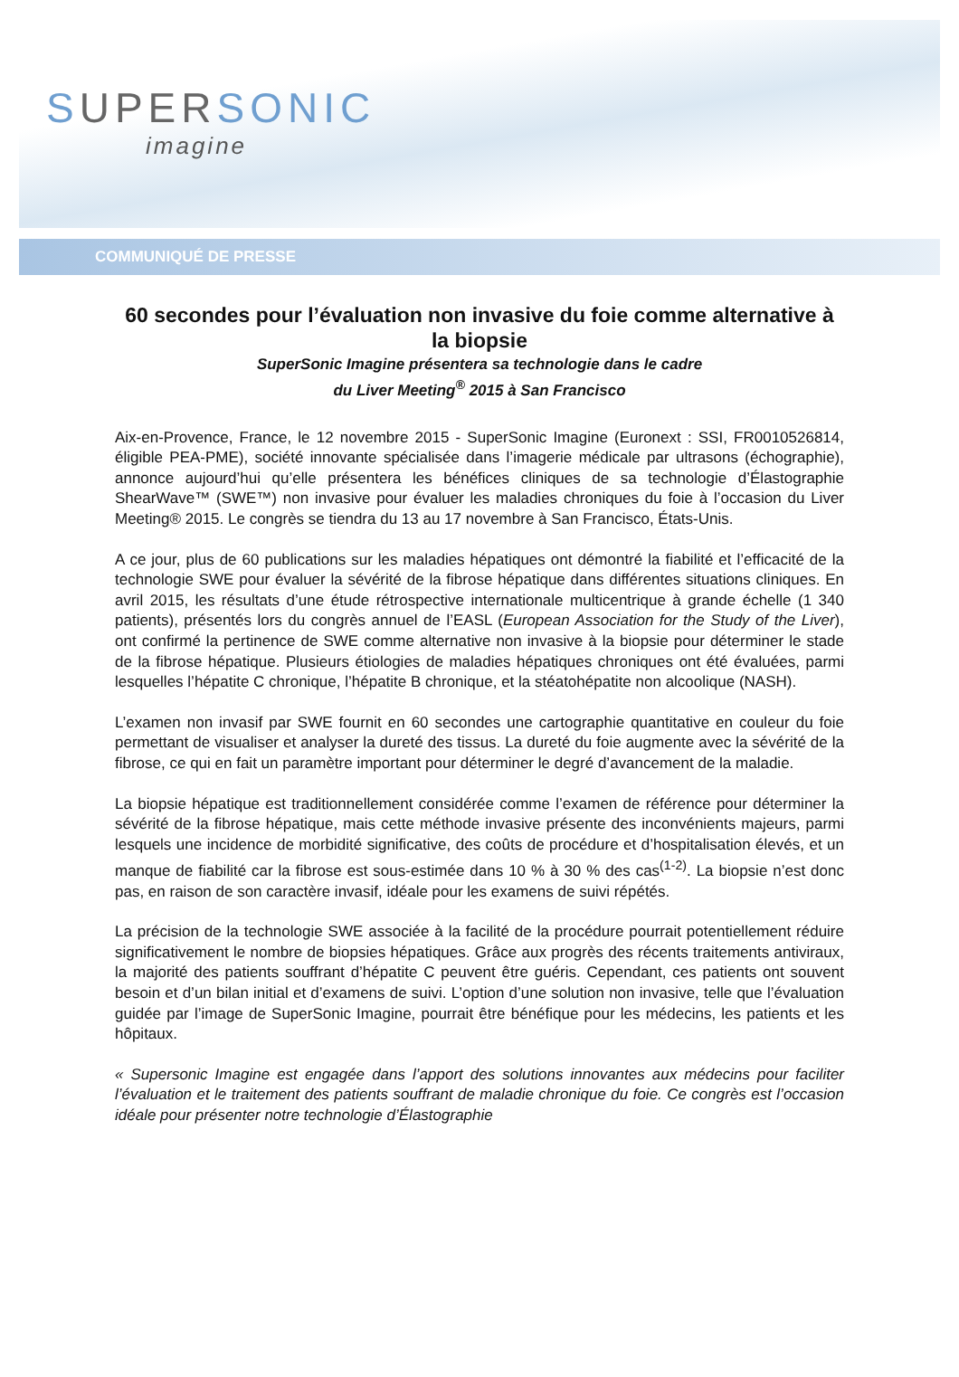SUPERSONIC
imagine
COMMUNIQUÉ DE PRESSE
60 secondes pour l’évaluation non invasive du foie comme alternative à la biopsie
SuperSonic Imagine présentera sa technologie dans le cadre
du Liver Meeting<sup>®</sup> 2015 à San Francisco
Aix-en-Provence, France, le 12 novembre 2015 - SuperSonic Imagine (Euronext : SSI, FR0010526814, éligible PEA-PME), société innovante spécialisée dans l’imagerie médicale par ultrasons (échographie), annonce aujourd’hui qu’elle présentera les bénéfices cliniques de sa technologie d’Élastographie ShearWave™ (SWE™) non invasive pour évaluer les maladies chroniques du foie à l’occasion du Liver Meeting® 2015. Le congrès se tiendra du 13 au 17 novembre à San Francisco, États-Unis.
A ce jour, plus de 60 publications sur les maladies hépatiques ont démontré la fiabilité et l’efficacité de la technologie SWE pour évaluer la sévérité de la fibrose hépatique dans différentes situations cliniques. En avril 2015, les résultats d’une étude rétrospective internationale multicentrique à grande échelle (1 340 patients), présentés lors du congrès annuel de l’EASL (European Association for the Study of the Liver), ont confirmé la pertinence de SWE comme alternative non invasive à la biopsie pour déterminer le stade de la fibrose hépatique. Plusieurs étiologies de maladies hépatiques chroniques ont été évaluées, parmi lesquelles l’hépatite C chronique, l’hépatite B chronique, et la stéatohépatite non alcoolique (NASH).
L’examen non invasif par SWE fournit en 60 secondes une cartographie quantitative en couleur du foie permettant de visualiser et analyser la dureté des tissus. La dureté du foie augmente avec la sévérité de la fibrose, ce qui en fait un paramètre important pour déterminer le degré d’avancement de la maladie.
La biopsie hépatique est traditionnellement considérée comme l’examen de référence pour déterminer la sévérité de la fibrose hépatique, mais cette méthode invasive présente des inconvénients majeurs, parmi lesquels une incidence de morbidité significative, des coûts de procédure et d’hospitalisation élevés, et un manque de fiabilité car la fibrose est sous-estimée dans 10 % à 30 % des cas<sup>(1-2)</sup>. La biopsie n’est donc pas, en raison de son caractère invasif, idéale pour les examens de suivi répétés.
La précision de la technologie SWE associée à la facilité de la procédure pourrait potentiellement réduire significativement le nombre de biopsies hépatiques. Grâce aux progrès des récents traitements antiviraux, la majorité des patients souffrant d’hépatite C peuvent être guéris. Cependant, ces patients ont souvent besoin et d’un bilan initial et d’examens de suivi. L’option d’une solution non invasive, telle que l’évaluation guidée par l’image de SuperSonic Imagine, pourrait être bénéfique pour les médecins, les patients et les hôpitaux.
« Supersonic Imagine est engagée dans l’apport des solutions innovantes aux médecins pour faciliter l’évaluation et le traitement des patients souffrant de maladie chronique du foie. Ce congrès est l’occasion idéale pour présenter notre technologie d’Élastographie